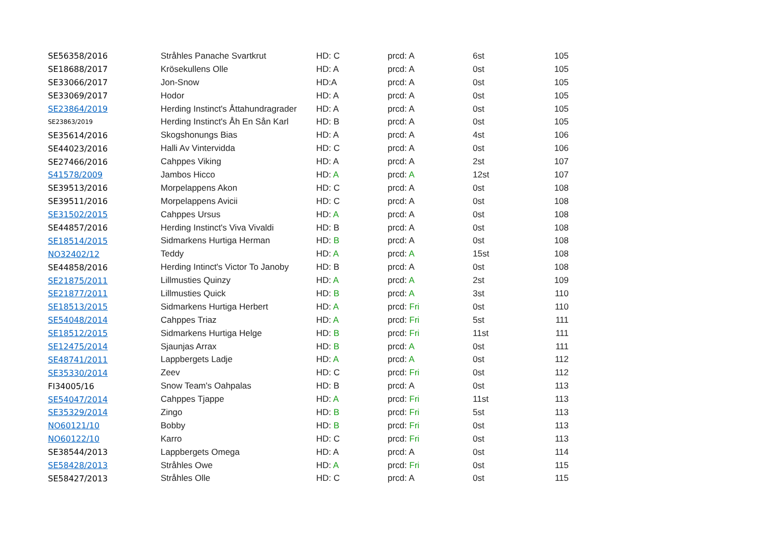| SE56358/2016 | Stråhles Panache Svartkrut | HD: C | prcd: A | 6st | 105 |
| SE18688/2017 | Krösekullens Olle | HD: A | prcd: A | 0st | 105 |
| SE33066/2017 | Jon-Snow | HD:A | prcd: A | 0st | 105 |
| SE33069/2017 | Hodor | HD: A | prcd: A | 0st | 105 |
| SE23864/2019 | Herding Instinct's Åttahundragrader | HD: A | prcd: A | 0st | 105 |
| SE23863/2019 | Herding Instinct's Åh En Sån Karl | HD: B | prcd: A | 0st | 105 |
| SE35614/2016 | Skogshonungs Bias | HD: A | prcd: A | 4st | 106 |
| SE44023/2016 | Halli Av Vintervidda | HD: C | prcd: A | 0st | 106 |
| SE27466/2016 | Cahppes Viking | HD: A | prcd: A | 2st | 107 |
| S41578/2009 | Jambos Hicco | HD: A | prcd: A | 12st | 107 |
| SE39513/2016 | Morpelappens Akon | HD: C | prcd: A | 0st | 108 |
| SE39511/2016 | Morpelappens Avicii | HD: C | prcd: A | 0st | 108 |
| SE31502/2015 | Cahppes Ursus | HD: A | prcd: A | 0st | 108 |
| SE44857/2016 | Herding Instinct's Viva Vivaldi | HD: B | prcd: A | 0st | 108 |
| SE18514/2015 | Sidmarkens Hurtiga Herman | HD: B | prcd: A | 0st | 108 |
| NO32402/12 | Teddy | HD: A | prcd: A | 15st | 108 |
| SE44858/2016 | Herding Intinct's Victor To Janoby | HD: B | prcd: A | 0st | 108 |
| SE21875/2011 | Lillmusties Quinzy | HD: A | prcd: A | 2st | 109 |
| SE21877/2011 | Lillmusties Quick | HD: B | prcd: A | 3st | 110 |
| SE18513/2015 | Sidmarkens Hurtiga Herbert | HD: A | prcd: Fri | 0st | 110 |
| SE54048/2014 | Cahppes Triaz | HD: A | prcd: Fri | 5st | 111 |
| SE18512/2015 | Sidmarkens Hurtiga Helge | HD: B | prcd: Fri | 11st | 111 |
| SE12475/2014 | Sjaunjas Arrax | HD: B | prcd: A | 0st | 111 |
| SE48741/2011 | Lappbergets Ladje | HD: A | prcd: A | 0st | 112 |
| SE35330/2014 | Zeev | HD: C | prcd: Fri | 0st | 112 |
| FI34005/16 | Snow Team's Oahpalas | HD: B | prcd: A | 0st | 113 |
| SE54047/2014 | Cahppes Tjappe | HD: A | prcd: Fri | 11st | 113 |
| SE35329/2014 | Zingo | HD: B | prcd: Fri | 5st | 113 |
| NO60121/10 | Bobby | HD: B | prcd: Fri | 0st | 113 |
| NO60122/10 | Karro | HD: C | prcd: Fri | 0st | 113 |
| SE38544/2013 | Lappbergets Omega | HD: A | prcd: A | 0st | 114 |
| SE58428/2013 | Stråhles Owe | HD: A | prcd: Fri | 0st | 115 |
| SE58427/2013 | Stråhles Olle | HD: C | prcd: A | 0st | 115 |